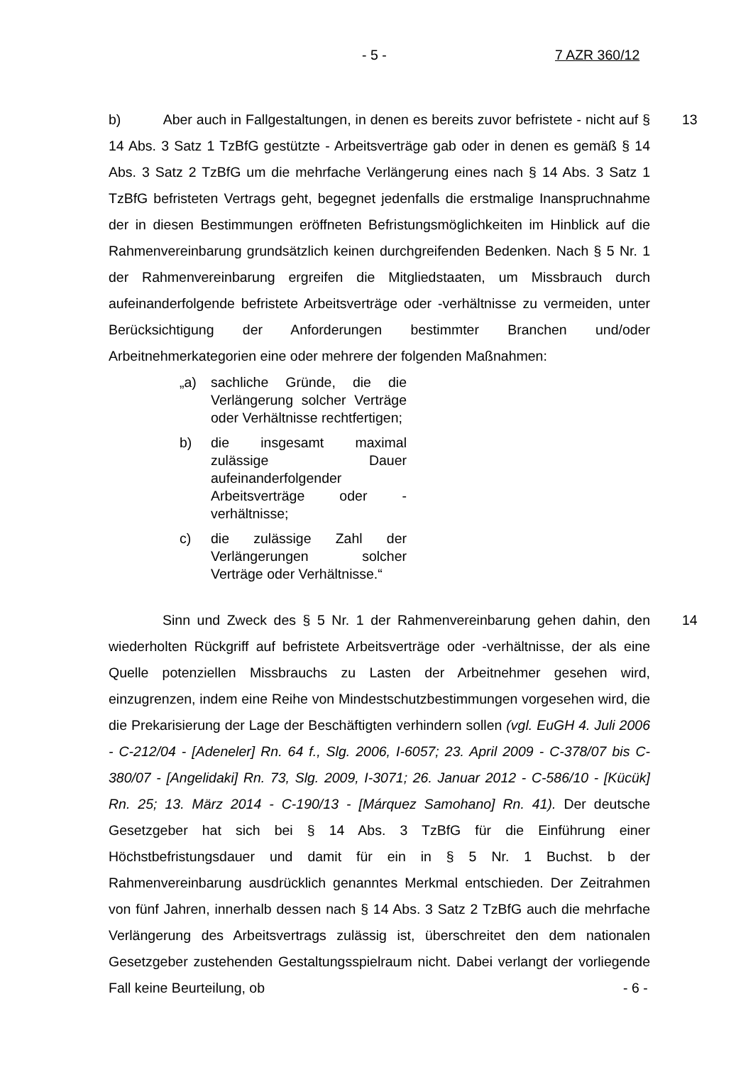- 5 - 7 AZR 360/12
13 b) Aber auch in Fallgestaltungen, in denen es bereits zuvor befristete - nicht auf § 14 Abs. 3 Satz 1 TzBfG gestützte - Arbeitsverträge gab oder in denen es gemäß § 14 Abs. 3 Satz 2 TzBfG um die mehrfache Verlängerung eines nach § 14 Abs. 3 Satz 1 TzBfG befristeten Vertrags geht, begegnet jedenfalls die erstmalige Inanspruchnahme der in diesen Bestimmungen eröffneten Befristungsmöglichkeiten im Hinblick auf die Rahmenvereinbarung grundsätzlich keinen durchgreifenden Bedenken. Nach § 5 Nr. 1 der Rahmenvereinbarung ergreifen die Mitgliedstaaten, um Missbrauch durch aufeinanderfolgende befristete Arbeitsverträge oder -verhältnisse zu vermeiden, unter Berücksichtigung der Anforderungen bestimmter Branchen und/oder Arbeitnehmerkategorien eine oder mehrere der folgenden Maßnahmen:
„a) sachliche Gründe, die die Verlängerung solcher Verträge oder Verhältnisse rechtfertigen;
b) die insgesamt maximal zulässige Dauer aufeinanderfolgender Arbeitsverträge oder -verhältnisse;
c) die zulässige Zahl der Verlängerungen solcher Verträge oder Verhältnisse.“
14 Sinn und Zweck des § 5 Nr. 1 der Rahmenvereinbarung gehen dahin, den wiederholten Rückgriff auf befristete Arbeitsverträge oder -verhältnisse, der als eine Quelle potenziellen Missbrauchs zu Lasten der Arbeitnehmer gesehen wird, einzugrenzen, indem eine Reihe von Mindestschutzbestimmungen vorgesehen wird, die die Prekarisierung der Lage der Beschäftigten verhindern sollen (vgl. EuGH 4. Juli 2006 - C-212/04 - [Adeneler] Rn. 64 f., Slg. 2006, I-6057; 23. April 2009 - C-378/07 bis C-380/07 - [Angelidaki] Rn. 73, Slg. 2009, I-3071; 26. Januar 2012 - C-586/10 - [Kücük] Rn. 25; 13. März 2014 - C-190/13 - [Márquez Samohano] Rn. 41). Der deutsche Gesetzgeber hat sich bei § 14 Abs. 3 TzBfG für die Einführung einer Höchstbefristungsdauer und damit für ein in § 5 Nr. 1 Buchst. b der Rahmenvereinbarung ausdrücklich genanntes Merkmal entschieden. Der Zeitrahmen von fünf Jahren, innerhalb dessen nach § 14 Abs. 3 Satz 2 TzBfG auch die mehrfache Verlängerung des Arbeitsvertrags zulässig ist, überschreitet den dem nationalen Gesetzgeber zustehenden Gestaltungsspielraum nicht. Dabei verlangt der vorliegende Fall keine Beurteilung, ob
- 6 -